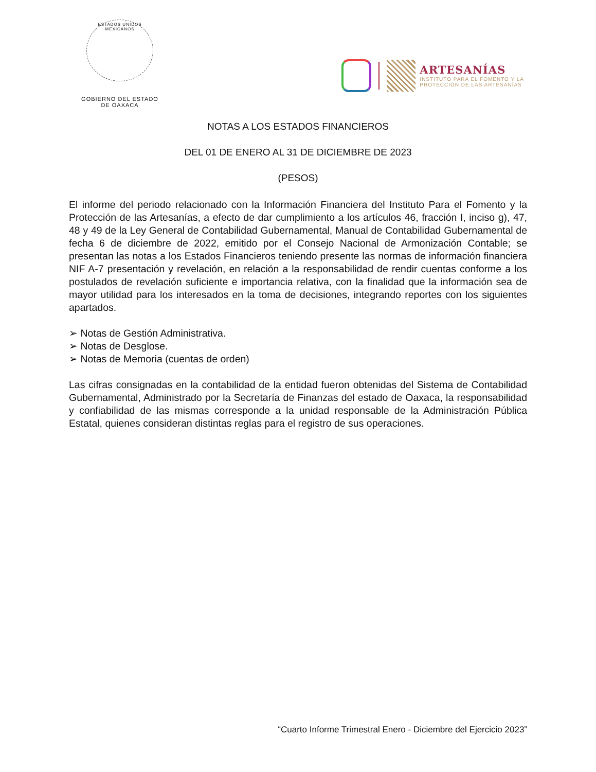ESTADOS UNIDOS MEXICANOS
GOBIERNO DEL ESTADO
DE OAXACA
ARTESANÍAS
INSTITUTO PARA EL FOMENTO Y LA
PROTECCIÓN DE LAS ARTESANÍAS
NOTAS A LOS ESTADOS FINANCIEROS
DEL 01 DE ENERO AL 31 DE DICIEMBRE DE 2023
(PESOS)
El informe del periodo relacionado con la Información Financiera del Instituto Para el Fomento y la Protección de las Artesanías, a efecto de dar cumplimiento a los artículos 46, fracción I, inciso g), 47, 48 y 49 de la Ley General de Contabilidad Gubernamental, Manual de Contabilidad Gubernamental de fecha 6 de diciembre de 2022, emitido por el Consejo Nacional de Armonización Contable; se presentan las notas a los Estados Financieros teniendo presente las normas de información financiera NIF A-7 presentación y revelación, en relación a la responsabilidad de rendir cuentas conforme a los postulados de revelación suficiente e importancia relativa, con la finalidad que la información sea de mayor utilidad para los interesados en la toma de decisiones, integrando reportes con los siguientes apartados.
➢ Notas de Gestión Administrativa.
➢ Notas de Desglose.
➢ Notas de Memoria (cuentas de orden)
Las cifras consignadas en la contabilidad de la entidad fueron obtenidas del Sistema de Contabilidad Gubernamental, Administrado por la Secretaría de Finanzas del estado de Oaxaca, la responsabilidad y confiabilidad de las mismas corresponde a la unidad responsable de la Administración Pública Estatal, quienes consideran distintas reglas para el registro de sus operaciones.
“Cuarto Informe Trimestral Enero - Diciembre del Ejercicio 2023”